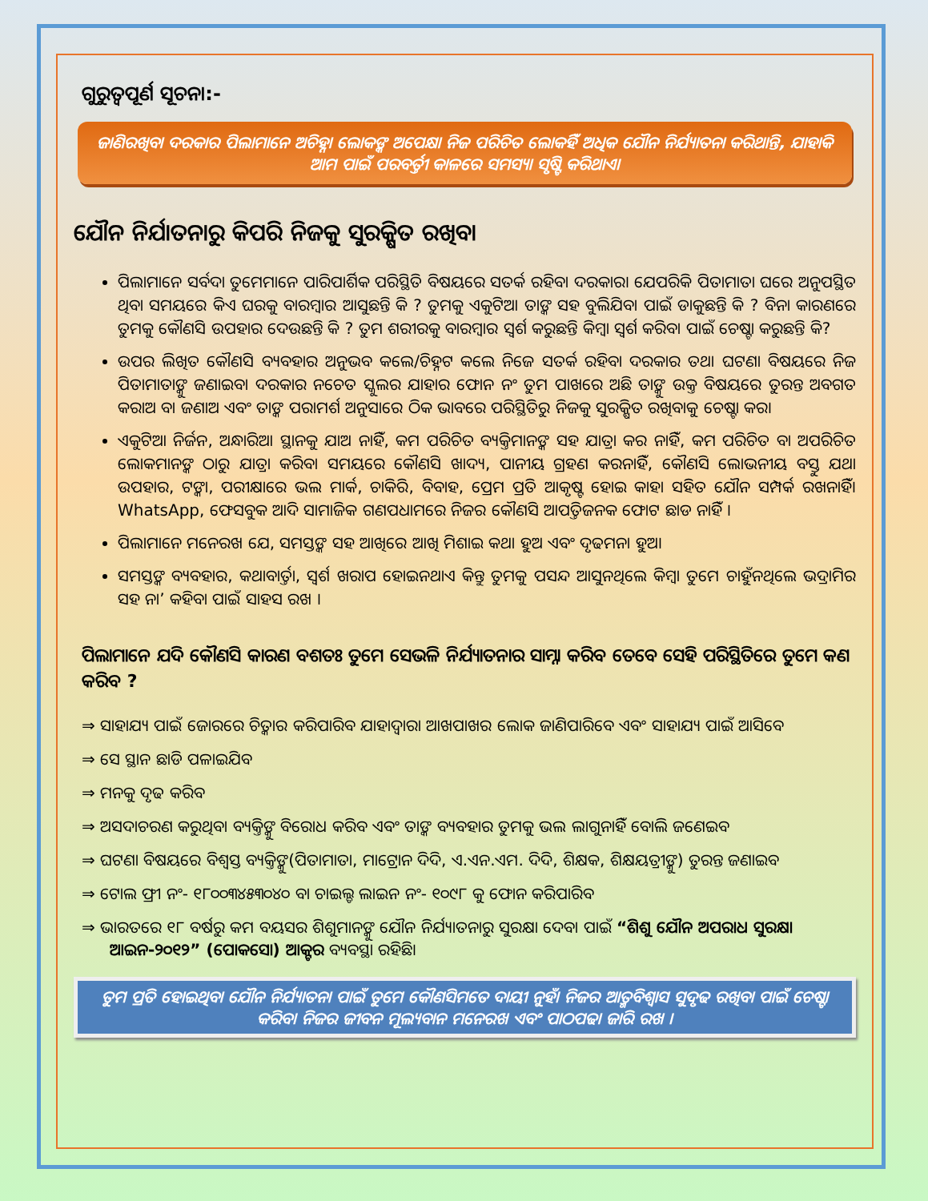ଗୁରୁତ୍ୱପୂର୍ଣ ସୂଚନା:-
ଜାଣିରଖିବା ଦରକାର ପିଲାମାନେ ଅଚିହ୍ନା ଲୋକଙ୍କ ଅପେକ୍ଷା ନିଜ ପରିଚିତ ଲୋକହିଁ ଅଧିକ ଯୌନ ନିର୍ଯ୍ୟାତନା କରିଥାନ୍ତି, ଯାହାକି ଆମ ପାଇଁ ପରବର୍ତ୍ତୀ କାଳରେ ସମସ୍ୟା ସୃଷ୍ଟି କରିଥାଏ।
ଯୌନ ନିର୍ଯାତନାରୁ କିପରି ନିଜକୁ ସୁରକ୍ଷିତ ରଖିବା
ପିଲାମାନେ ସର୍ବଦା ତୁମେମାନେ ପାରିପାର୍ଶିକ ପରିସ୍ଥିତି ବିଷୟରେ ସତର୍କ ରହିବା ଦରକାର। ଯେପରିକି ପିତାମାତା ଘରେ ଅନୁପସ୍ଥିତ ଥିବା ସମୟରେ କିଏ ଘରକୁ ବାରମ୍ବାର ଆସୁଛନ୍ତି କି ? ତୁମକୁ ଏକୁଟିଆ ତାଙ୍କ ସହ ବୁଲିଯିବା ପାଇଁ ଡାକୁଛନ୍ତି କି ? ବିନା କାରଣରେ ତୁମକୁ କୌଣସି ଉପହାର ଦେଉଛନ୍ତି କି ? ତୁମ ଶରୀରକୁ ବାରମ୍ବାର ସ୍ୱର୍ଶ କରୁଛନ୍ତି କିମ୍ବା ସ୍ୱର୍ଶ କରିବା ପାଇଁ ଚେଷ୍ଟା କରୁଛନ୍ତି କି?
ଉପର ଲିଖିତ କୌଣସି ବ୍ୟବହାର ଅନୁଭବ କଲେ/ଚିହ୍ନଟ କଲେ ନିଜେ ସତର୍କ ରହିବା ଦରକାର ତଥା ଘଟଣା ବିଷୟରେ ନିଜ ପିତାମାତାଙ୍କୁ ଜଣାଇବା ଦରକାର ନଚେତ ସ୍କୁଲର ଯାହାର ଫୋନ ନଂ ତୁମ ପାଖରେ ଅଛି ତାଙ୍କୁ ଉକ୍ତ ବିଷୟରେ ତୁରନ୍ତ ଅବଗତ କରାଅ ବା ଜଣାଅ ଏବଂ ତାଙ୍କ ପରାମର୍ଶ ଅନୁସାରେ ଠିକ ଭାବରେ ପରିସ୍ଥିତିରୁ ନିଜକୁ ସୁରକ୍ଷିତ ରଖିବାକୁ ଚେଷ୍ଟା କର।
ଏକୁଟିଆ ନିର୍ଜନ, ଅନ୍ଧାରିଆ ସ୍ଥାନକୁ ଯାଅ ନାହିଁ, କମ ପରିଚିତ ବ୍ୟକ୍ତିମାନଙ୍କ ସହ ଯାତ୍ରା କର ନାହିଁ, କମ ପରିଚିତ ବା ଅପରିଚିତ ଲୋକମାନଙ୍କ ଠାରୁ ଯାତ୍ରା କରିବା ସମୟରେ କୌଣସି ଖାଦ୍ୟ, ପାନୀୟ ଗ୍ରହଣ କରନାହିଁ, କୌଣସି ଲୋଭନୀୟ ବସ୍ତୁ ଯଥା ଉପହାର, ଟଙ୍କା, ପରୀକ୍ଷାରେ ଭଲ ମାର୍କ, ଚାକିରି, ବିବାହ, ପ୍ରେମ ପ୍ରତି ଆକୃଷ୍ଟ ହୋଇ କାହା ସହିତ ଯୌନ ସମ୍ପର୍କ ରଖନାହିଁ। WhatsApp, ଫେସବୁକ ଆଦି ସାମାଜିକ ଗଣପଧାମରେ ନିଜର କୌଣସି ଆପତ୍ତିଜନକ ଫୋଟ ଛାଡ ନାହିଁ ।
ପିଲାମାନେ ମନେରଖ ଯେ, ସମସ୍ତଙ୍କ ସହ ଆଖିରେ ଆଖି ମିଶାଇ କଥା ହୁଅ ଏବଂ ଦୃଢମନା ହୁଅ।
ସମସ୍ତଙ୍କ ବ୍ୟବହାର, କଥାବାର୍ତ୍ତା, ସ୍ୱର୍ଶ ଖରାପ ହୋଇନଥାଏ କିନ୍ତୁ ତୁମକୁ ପସନ୍ଦ ଆସୁନଥିଲେ କିମ୍ବା ତୁମେ ଚାହୁଁନଥିଲେ ଭଦ୍ରାମିର ସହ ନା’ କହିବା ପାଇଁ ସାହସ ରଖ ।
ପିଲାମାନେ ଯଦି କୌଣସି କାରଣ ବଶତଃ ତୁମେ ସେଭଳି ନିର୍ଯ୍ୟାତନାର ସାମ୍ନା କରିବ ତେବେ ସେହି ପରିସ୍ଥିତିରେ ତୁମେ କଣ କରିବ ?
⇒ ସାହାଯ୍ୟ ପାଇଁ ଜୋରରେ ଚିତ୍କାର କରିପାରିବ ଯାହାଦ୍ୱାରା ଆଖପାଖର ଲୋକ ଜାଣିପାରିବେ ଏବଂ ସାହାଯ୍ୟ ପାଇଁ ଆସିବେ
⇒ ସେ ସ୍ଥାନ ଛାଡି ପଳାଇଯିବ
⇒ ମନକୁ ଦୃଢ କରିବ
⇒ ଅସଦାଚରଣ କରୁଥିବା ବ୍ୟକ୍ତିଙ୍କୁ ବିରୋଧ କରିବ ଏବଂ ତାଙ୍କ ବ୍ୟବହାର ତୁମକୁ ଭଲ ଲାଗୁନାହିଁ ବୋଲି ଜଣେଇବ
⇒ ଘଟଣା ବିଷୟରେ ବିଶ୍ୱସ୍ତ ବ୍ୟକ୍ତିଙ୍କୁ(ପିତାମାତା, ମାଟ୍ରୋନ ଦିଦି, ଏ.ଏନ.ଏମ. ଦିଦି, ଶିକ୍ଷକ, ଶିକ୍ଷୟତ୍ରୀଙ୍କୁ) ତୁରନ୍ତ ଜଣାଇବ
⇒ ଟୋଲ ଫ୍ରୀ ନଂ- ୧୮୦୦୩୪୫୩୦୪୦ ବା ଚାଇଲ୍ଡ ଲାଇନ ନଂ- ୧୦୯୮ କୁ ଫୋନ କରିପାରିବ
⇒ ଭାରତରେ ୧୮ ବର୍ଷରୁ କମ ବୟସର ଶିଶୁମାନଙ୍କୁ ଯୌନ ନିର୍ଯ୍ୟାତନାରୁ ସୁରକ୍ଷା ଦେବା ପାଇଁ “ଶିଶୁ ଯୌନ ଅପରାଧ ସୁରକ୍ଷା ଆଇନ-୨୦୧୨” (ପୋକସୋ) ଆକ୍ଟର ବ୍ୟବସ୍ଥା ରହିଛି।
ତୁମ ପ୍ରତି ହୋଇଥିବା ଯୌନ ନିର୍ଯ୍ୟାତନା ପାଇଁ ତୁମେ କୌଣସିମତେ ଦାୟୀ ନୁହଁ। ନିଜର ଆତ୍ମବିଶ୍ୱାସ ସୁଦୃଢ ରଖିବା ପାଇଁ ଚେଷ୍ଟା କରିବ। ନିଜର ଜୀବନ ମୂଲ୍ୟବାନ ମନେରଖ ଏବଂ ପାଠପଢା ଜାରି ରଖ ।